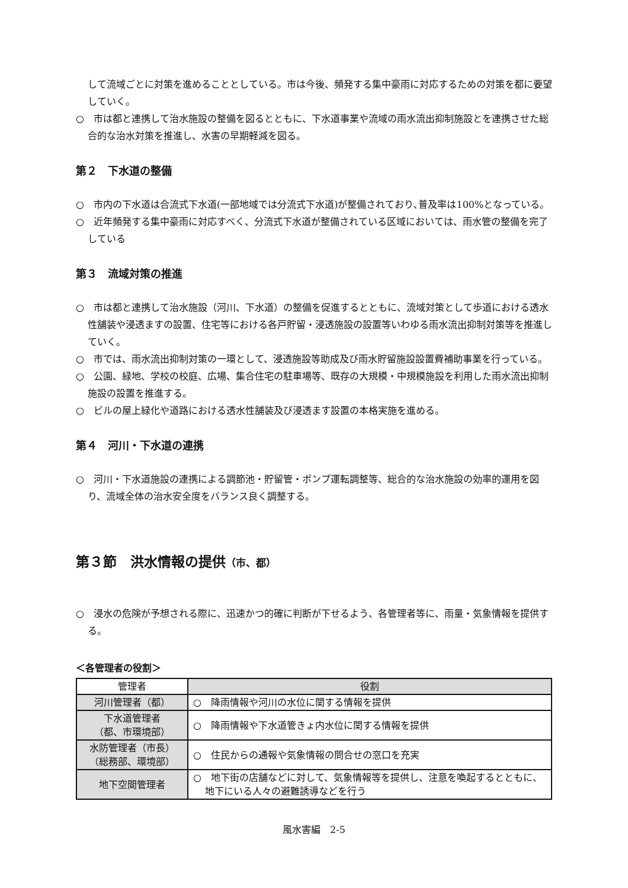して流域ごとに対策を進めることとしている。市は今後、頻発する集中豪雨に対応するための対策を都に要望していく。
○　市は都と連携して治水施設の整備を図るとともに、下水道事業や流域の雨水流出抑制施設とを連携させた総合的な治水対策を推進し、水害の早期軽減を図る。
第２　下水道の整備
○　市内の下水道は合流式下水道(一部地域では分流式下水道)が整備されており､普及率は100%となっている。
○　近年頻発する集中豪雨に対応すべく、分流式下水道が整備されている区域においては、雨水管の整備を完了している
第３　流域対策の推進
○　市は都と連携して治水施設（河川、下水道）の整備を促進するとともに、流域対策として歩道における透水性舗装や浸透ますの設置、住宅等における各戸貯留・浸透施設の設置等いわゆる雨水流出抑制対策等を推進していく。
○　市では、雨水流出抑制対策の一環として、浸透施設等助成及び雨水貯留施設設置費補助事業を行っている。
○　公園、緑地、学校の校庭、広場、集合住宅の駐車場等、既存の大規模・中規模施設を利用した雨水流出抑制施設の設置を推進する。
○　ビルの屋上緑化や道路における透水性舗装及び浸透ます設置の本格実施を進める。
第４　河川・下水道の連携
○　河川・下水道施設の連携による調節池・貯留管・ポンプ運転調整等、総合的な治水施設の効率的運用を図り、流域全体の治水安全度をバランス良く調整する。
第３節　洪水情報の提供（市、都）
○　浸水の危険が予想される際に、迅速かつ的確に判断が下せるよう、各管理者等に、雨量・気象情報を提供する。
＜各管理者の役割＞
| 管理者 | 役割 |
| --- | --- |
| 河川管理者（都） | ○ 降雨情報や河川の水位に関する情報を提供 |
| 下水道管理者 （都、市環境部） | ○ 降雨情報や下水道管きょ内水位に関する情報を提供 |
| 水防管理者（市長） （総務部、環境部） | ○ 住民からの通報や気象情報の問合せの窓口を充実 |
| 地下空間管理者 | ○ 地下街の店舗などに対して、気象情報等を提供し、注意を喚起するとともに、地下にいる人々の避難誘導などを行う |
風水害編　2-5